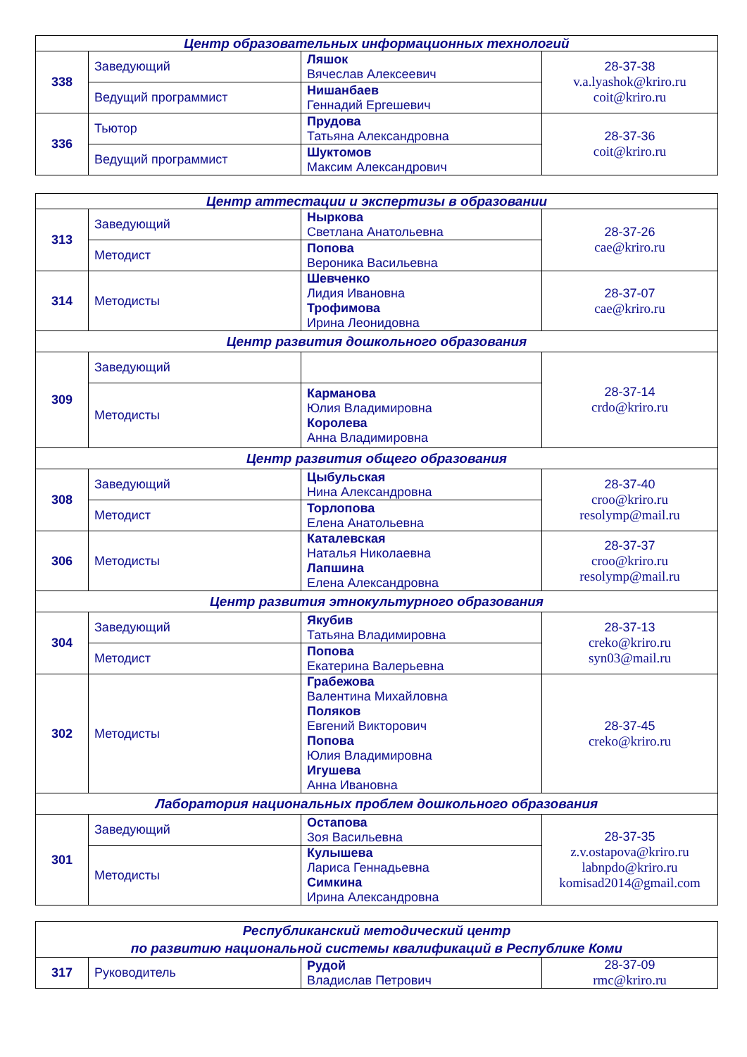| Центр образовательных информационных технологий | | | |
| --- | --- | --- | --- |
| 338 | Заведующий | Ляшок Вячеслав Алексеевич | 28-37-38 v.a.lyashok@kriro.ru coit@kriro.ru |
| | Ведущий программист | Нишанбаев Геннадий Ергешевич | |
| 336 | Тьютор | Прудова Татьяна Александровна | 28-37-36 coit@kriro.ru |
| | Ведущий программист | Шуктомов Максим Александрович | |
| Центр аттестации и экспертизы в образовании | | | |
| --- | --- | --- | --- |
| 313 | Заведующий | Ныркова Светлана Анатольевна | 28-37-26 cae@kriro.ru |
| | Методист | Попова Вероника Васильевна | |
| 314 | Методисты | Шевченко Лидия Ивановна Трофимова Ирина Леонидовна | 28-37-07 cae@kriro.ru |
| Центр развития дошкольного образования | | | |
| 309 | Заведующий | | 28-37-14 crdo@kriro.ru |
| | Методисты | Карманова Юлия Владимировна Королева Анна Владимировна | |
| Центр развития общего образования | | | |
| 308 | Заведующий | Цыбульская Нина Александровна | 28-37-40 croo@kriro.ru resolymp@mail.ru |
| | Методист | Торлопова Елена Анатольевна | |
| 306 | Методисты | Каталевская Наталья Николаевна Лапшина Елена Александровна | 28-37-37 croo@kriro.ru resolymp@mail.ru |
| Центр развития этнокультурного образования | | | |
| 304 | Заведующий | Якубив Татьяна Владимировна | 28-37-13 creko@kriro.ru syn03@mail.ru |
| | Методист | Попова Екатерина Валерьевна | |
| 302 | Методисты | Грабежова Валентина Михайловна Поляков Евгений Викторович Попова Юлия Владимировна Игушева Анна Ивановна | 28-37-45 creko@kriro.ru |
| Лаборатория национальных проблем дошкольного образования | | | |
| 301 | Заведующий | Остапова Зоя Васильевна | 28-37-35 z.v.ostapova@kriro.ru labnpdo@kriro.ru komisad2014@gmail.com |
| | Методисты | Кулышева Лариса Геннадьевна Симкина Ирина Александровна | |
| Республиканский методический центр по развитию национальной системы квалификаций в Республике Коми | | | |
| --- | --- | --- | --- |
| 317 | Руководитель | Рудой Владислав Петрович | 28-37-09 rmc@kriro.ru |